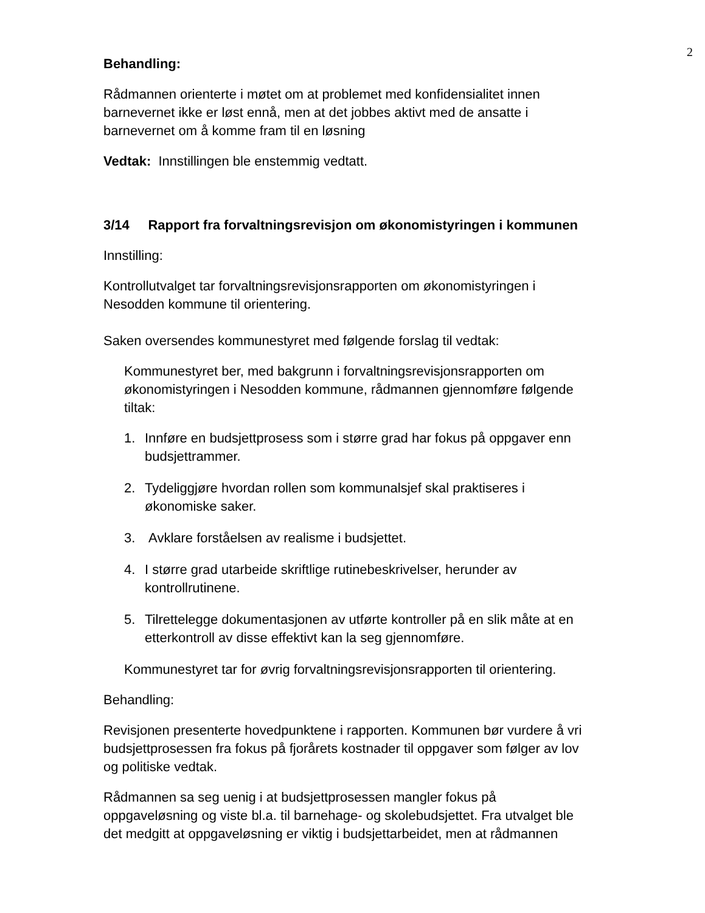2
Behandling:
Rådmannen orienterte i møtet om at problemet med konfidensialitet innen barnevernet ikke er løst ennå, men at det jobbes aktivt med de ansatte i barnevernet om å komme fram til en løsning
Vedtak: Innstillingen ble enstemmig vedtatt.
3/14 Rapport fra forvaltningsrevisjon om økonomistyringen i kommunen
Innstilling:
Kontrollutvalget tar forvaltningsrevisjonsrapporten om økonomistyringen i Nesodden kommune til orientering.
Saken oversendes kommunestyret med følgende forslag til vedtak:
Kommunestyret ber, med bakgrunn i forvaltningsrevisjonsrapporten om økonomistyringen i Nesodden kommune, rådmannen gjennomføre følgende tiltak:
1. Innføre en budsjettprosess som i større grad har fokus på oppgaver enn budsjettrammer.
2. Tydeliggjøre hvordan rollen som kommunalsjef skal praktiseres i økonomiske saker.
3. Avklare forståelsen av realisme i budsjettet.
4. I større grad utarbeide skriftlige rutinebeskrivelser, herunder av kontrollrutinene.
5. Tilrettelegge dokumentasjonen av utførte kontroller på en slik måte at en etterkontroll av disse effektivt kan la seg gjennomføre.
Kommunestyret tar for øvrig forvaltningsrevisjonsrapporten til orientering.
Behandling:
Revisjonen presenterte hovedpunktene i rapporten. Kommunen bør vurdere å vri budsjettprosessen fra fokus på fjorårets kostnader til oppgaver som følger av lov og politiske vedtak.
Rådmannen sa seg uenig i at budsjettprosessen mangler fokus på oppgaveløsning og viste bl.a. til barnehage- og skolebudsjettet. Fra utvalget ble det medgitt at oppgaveløsning er viktig i budsjettarbeidet, men at rådmannen